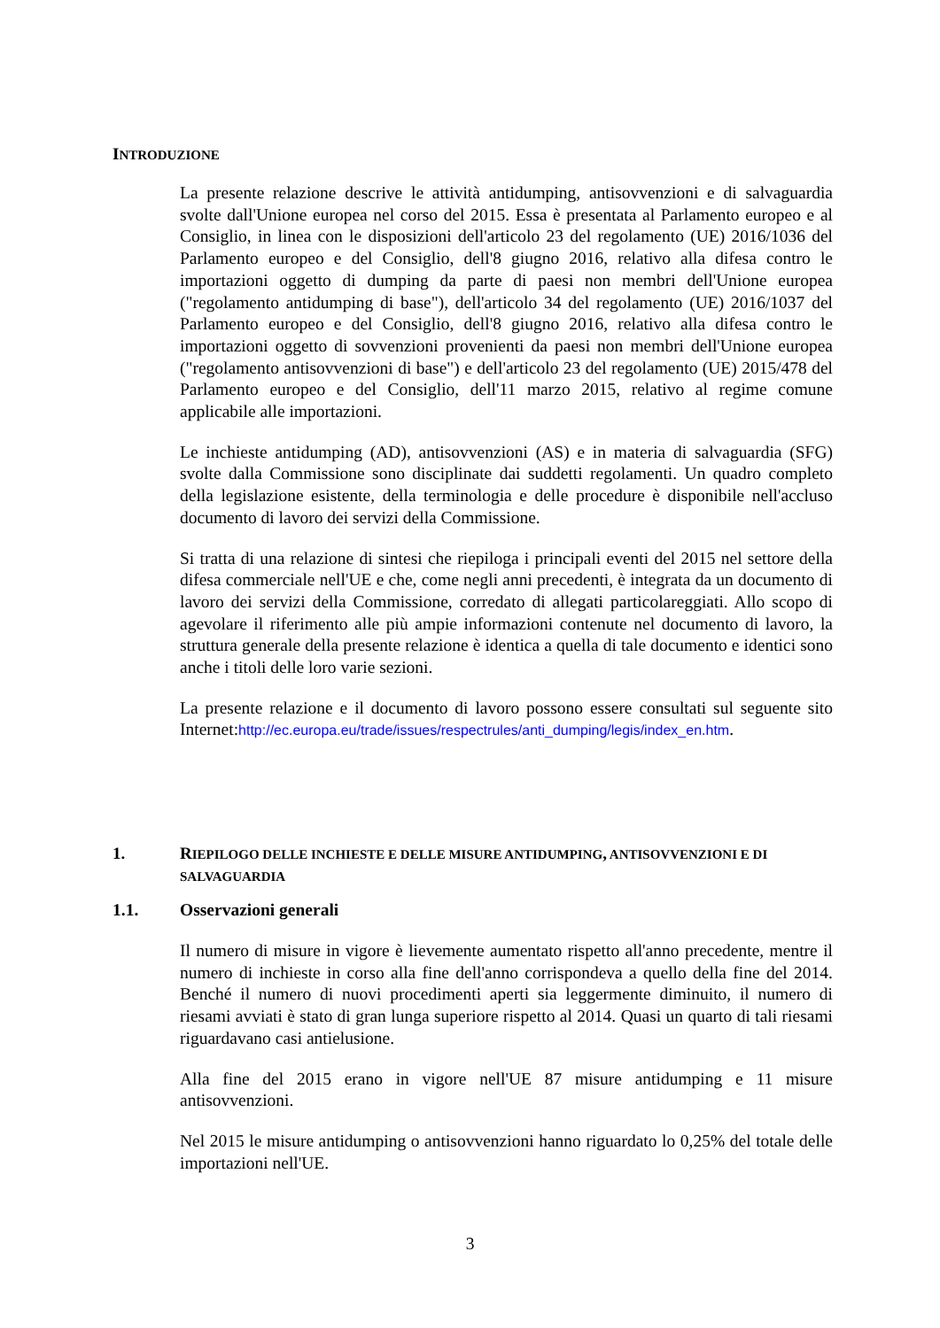INTRODUZIONE
La presente relazione descrive le attività antidumping, antisovvenzioni e di salvaguardia svolte dall'Unione europea nel corso del 2015. Essa è presentata al Parlamento europeo e al Consiglio, in linea con le disposizioni dell'articolo 23 del regolamento (UE) 2016/1036 del Parlamento europeo e del Consiglio, dell'8 giugno 2016, relativo alla difesa contro le importazioni oggetto di dumping da parte di paesi non membri dell'Unione europea ("regolamento antidumping di base"), dell'articolo 34 del regolamento (UE) 2016/1037 del Parlamento europeo e del Consiglio, dell'8 giugno 2016, relativo alla difesa contro le importazioni oggetto di sovvenzioni provenienti da paesi non membri dell'Unione europea ("regolamento antisovvenzioni di base") e dell'articolo 23 del regolamento (UE) 2015/478 del Parlamento europeo e del Consiglio, dell'11 marzo 2015, relativo al regime comune applicabile alle importazioni.
Le inchieste antidumping (AD), antisovvenzioni (AS) e in materia di salvaguardia (SFG) svolte dalla Commissione sono disciplinate dai suddetti regolamenti. Un quadro completo della legislazione esistente, della terminologia e delle procedure è disponibile nell'accluso documento di lavoro dei servizi della Commissione.
Si tratta di una relazione di sintesi che riepiloga i principali eventi del 2015 nel settore della difesa commerciale nell'UE e che, come negli anni precedenti, è integrata da un documento di lavoro dei servizi della Commissione, corredato di allegati particolareggiati. Allo scopo di agevolare il riferimento alle più ampie informazioni contenute nel documento di lavoro, la struttura generale della presente relazione è identica a quella di tale documento e identici sono anche i titoli delle loro varie sezioni.
La presente relazione e il documento di lavoro possono essere consultati sul seguente sito Internet:http://ec.europa.eu/trade/issues/respectrules/anti_dumping/legis/index_en.htm.
1. RIEPILOGO DELLE INCHIESTE E DELLE MISURE ANTIDUMPING, ANTISOVVENZIONI E DI SALVAGUARDIA
1.1. Osservazioni generali
Il numero di misure in vigore è lievemente aumentato rispetto all'anno precedente, mentre il numero di inchieste in corso alla fine dell'anno corrispondeva a quello della fine del 2014. Benché il numero di nuovi procedimenti aperti sia leggermente diminuito, il numero di riesami avviati è stato di gran lunga superiore rispetto al 2014. Quasi un quarto di tali riesami riguardavano casi antielusione.
Alla fine del 2015 erano in vigore nell'UE 87 misure antidumping e 11 misure antisovvenzioni.
Nel 2015 le misure antidumping o antisovvenzioni hanno riguardato lo 0,25% del totale delle importazioni nell'UE.
3